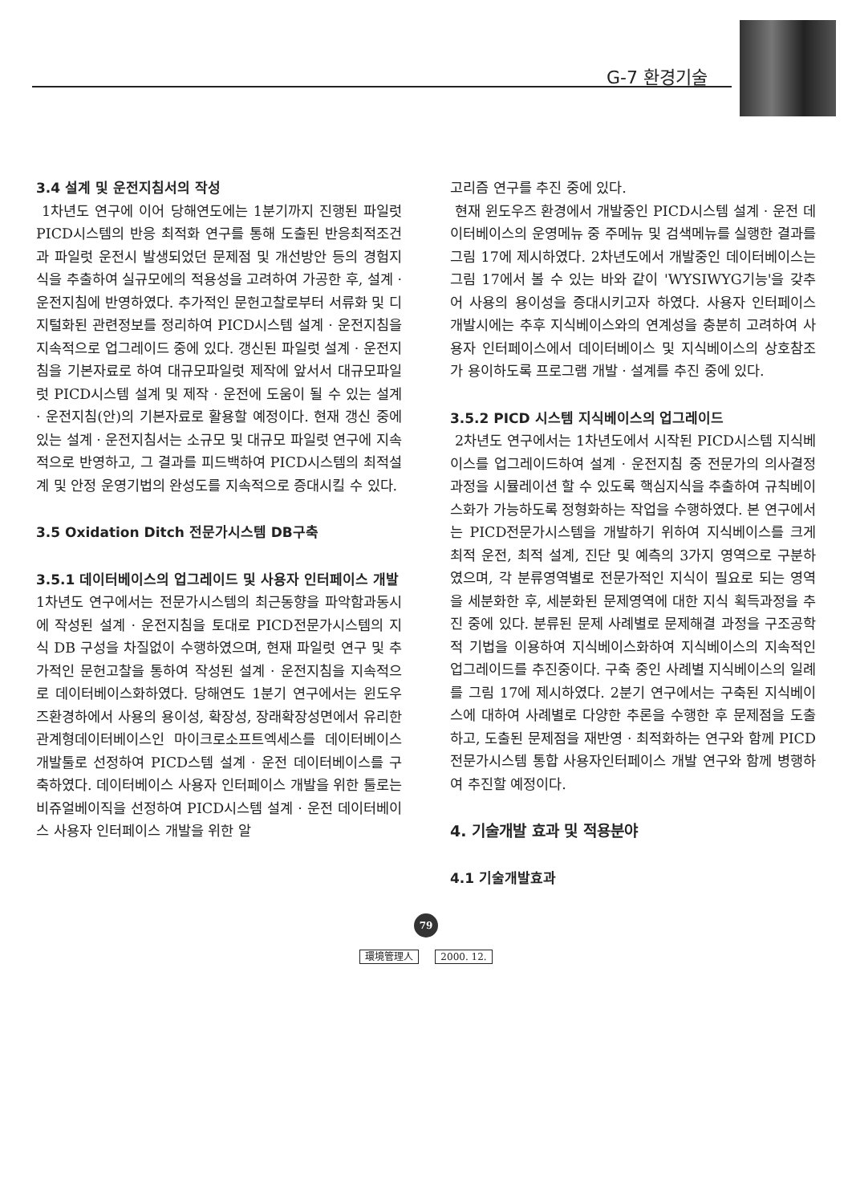G-7 환경기술
3.4 설계 및 운전지침서의 작성
1차년도 연구에 이어 당해연도에는 1분기까지 진행된 파일럿 PICD시스템의 반응 최적화 연구를 통해 도출된 반응최적조건과 파일럿 운전시 발생되었던 문제점 및 개선방안 등의 경험지식을 추출하여 실규모에의 적용성을 고려하여 가공한 후, 설계 · 운전지침에 반영하였다. 추가적인 문헌고찰로부터 서류화 및 디지털화된 관련정보를 정리하여 PICD시스템 설계 · 운전지침을 지속적으로 업그레이드 중에 있다. 갱신된 파일럿 설계 · 운전지침을 기본자료로 하여 대규모파일럿 제작에 앞서서 대규모파일럿 PICD시스템 설계 및 제작 · 운전에 도움이 될 수 있는 설계 · 운전지침(안)의 기본자료로 활용할 예정이다. 현재 갱신 중에 있는 설계 · 운전지침서는 소규모 및 대규모 파일럿 연구에 지속적으로 반영하고, 그 결과를 피드백하여 PICD시스템의 최적설계 및 안정 운영기법의 완성도를 지속적으로 증대시킬 수 있다.
3.5 Oxidation Ditch 전문가시스템 DB구축
3.5.1 데이터베이스의 업그레이드 및 사용자 인터페이스 개발
1차년도 연구에서는 전문가시스템의 최근동향을 파악함과동시에 작성된 설계 · 운전지침을 토대로 PICD전문가시스템의 지식 DB 구성을 차질없이 수행하였으며, 현재 파일럿 연구 및 추가적인 문헌고찰을 통하여 작성된 설계 · 운전지침을 지속적으로 데이터베이스화하였다. 당해연도 1분기 연구에서는 윈도우즈환경하에서 사용의 용이성, 확장성, 장래확장성면에서 유리한 관계형데이터베이스인 마이크로소프트엑세스를 데이터베이스 개발툴로 선정하여 PICD스템 설계 · 운전 데이터베이스를 구축하였다. 데이터베이스 사용자 인터페이스 개발을 위한 툴로는 비쥬얼베이직을 선정하여 PICD시스템 설계 · 운전 데이터베이스 사용자 인터페이스 개발을 위한 알
고리즘 연구를 추진 중에 있다.
현재 윈도우즈 환경에서 개발중인 PICD시스템 설계 · 운전 데이터베이스의 운영메뉴 중 주메뉴 및 검색메뉴를 실행한 결과를 그림 17에 제시하였다. 2차년도에서 개발중인 데이터베이스는 그림 17에서 볼 수 있는 바와 같이 'WYSIWYG기능'을 갖추어 사용의 용이성을 증대시키고자 하였다. 사용자 인터페이스 개발시에는 추후 지식베이스와의 연계성을 충분히 고려하여 사용자 인터페이스에서 데이터베이스 및 지식베이스의 상호참조가 용이하도록 프로그램 개발 · 설계를 추진 중에 있다.
3.5.2 PICD 시스템 지식베이스의 업그레이드
2차년도 연구에서는 1차년도에서 시작된 PICD시스템 지식베이스를 업그레이드하여 설계 · 운전지침 중 전문가의 의사결정과정을 시뮬레이션 할 수 있도록 핵심지식을 추출하여 규칙베이스화가 가능하도록 정형화하는 작업을 수행하였다. 본 연구에서는 PICD전문가시스템을 개발하기 위하여 지식베이스를 크게 최적 운전, 최적 설계, 진단 및 예측의 3가지 영역으로 구분하였으며, 각 분류영역별로 전문가적인 지식이 필요로 되는 영역을 세분화한 후, 세분화된 문제영역에 대한 지식 획득과정을 추진 중에 있다. 분류된 문제 사례별로 문제해결 과정을 구조공학적 기법을 이용하여 지식베이스화하여 지식베이스의 지속적인 업그레이드를 추진중이다. 구축 중인 사례별 지식베이스의 일례를 그림 17에 제시하였다. 2분기 연구에서는 구축된 지식베이스에 대하여 사례별로 다양한 추론을 수행한 후 문제점을 도출하고, 도출된 문제점을 재반영 · 최적화하는 연구와 함께 PICD전문가시스템 통합 사용자인터페이스 개발 연구와 함께 병행하여 추진할 예정이다.
4. 기술개발 효과 및 적용분야
4.1 기술개발효과
79
環境管理人 2000. 12.